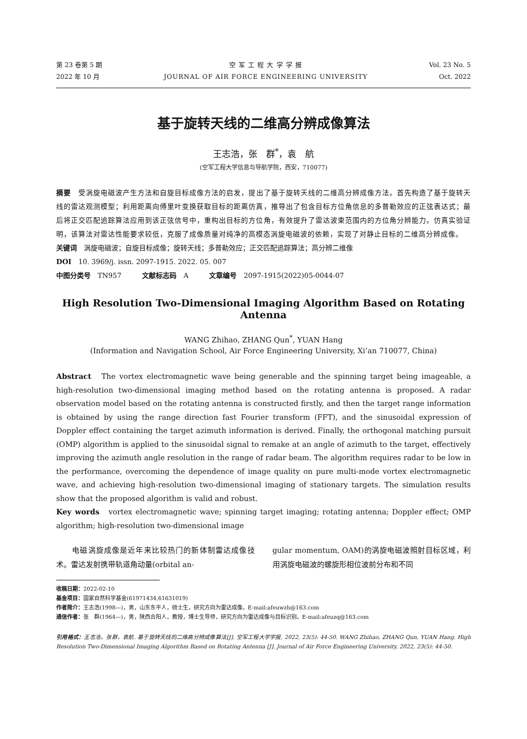第 23 卷第 5 期
2022 年 10 月
空 军 工 程 大 学 学 报
JOURNAL OF AIR FORCE ENGINEERING UNIVERSITY
Vol. 23 No. 5
Oct. 2022
基于旋转天线的二维高分辨成像算法
王志浩，张　群<sup>*</sup>，袁　航
(空军工程大学信息与导航学院，西安，710077)
摘要　受涡旋电磁波产生方法和自旋目标成像方法的启发，提出了基于旋转天线的二维高分辨成像方法。首先构造了基于旋转天线的雷达观测模型；利用距离向傅里叶变换获取目标的距离仿真，推导出了包含目标方位角信息的多普勒效应的正弦表达式；最后将正交匹配追踪算法应用到该正弦信号中，重构出目标的方位角，有效提升了雷达波束范围内的方位角分辨能力。仿真实验证明，该算法对雷达性能要求较低，克服了成像质量对纯净的高模态涡旋电磁波的依赖，实现了对静止目标的二维高分辨成像。
关键词　涡旋电磁波；自旋目标成像；旋转天线；多普勒效应；正交匹配追踪算法；高分辨二维像
DOI　10. 3969/j. issn. 2097-1915. 2022. 05. 007
中图分类号　TN957　　　文献标志码　A　　　文章编号　2097-1915(2022)05-0044-07
High Resolution Two-Dimensional Imaging Algorithm Based on Rotating Antenna
WANG Zhihao, ZHANG Qun<sup>*</sup>, YUAN Hang
(Information and Navigation School, Air Force Engineering University, Xi’an 710077, China)
Abstract　The vortex electromagnetic wave being generable and the spinning target being imageable, a high-resolution two-dimensional imaging method based on the rotating antenna is proposed. A radar observation model based on the rotating antenna is constructed firstly, and then the target range information is obtained by using the range direction fast Fourier transform (FFT), and the sinusoidal expression of Doppler effect containing the target azimuth information is derived. Finally, the orthogonal matching pursuit (OMP) algorithm is applied to the sinusoidal signal to remake at an angle of azimuth to the target, effectively improving the azimuth angle resolution in the range of radar beam. The algorithm requires radar to be low in the performance, overcoming the dependence of image quality on pure multi-mode vortex electromagnetic wave, and achieving high-resolution two-dimensional imaging of stationary targets. The simulation results show that the proposed algorithm is valid and robust.
Key words　vortex electromagnetic wave; spinning target imaging; rotating antenna; Doppler effect; OMP algorithm; high-resolution two-dimensional image
　　电磁涡旋成像是近年来比较热门的新体制雷达成像技术。雷达发射携带轨道角动量(orbital an-
gular momentum, OAM)的涡旋电磁波照射目标区域，利用涡旋电磁波的螺旋形相位波前分布和不同
收稿日期：2022-02-10
基金项目：国家自然科学基金(61971434,61631019)
作者简介：王志浩(1998—)，男，山东东平人，硕士生，研究方向为雷达成像。E-mail:afeuwzh@163.com
通信作者：张　群(1964—)，男，陕西合阳人，教授，博士生导师，研究方向为雷达成像与目标识别。E-mail:afeuzq@163.com
引用格式：王志浩，张群，袁航. 基于旋转天线的二维高分辨成像算法[J]. 空军工程大学学报, 2022, 23(5): 44-50. WANG Zhihao, ZHANG Qun, YUAN Hang. High Resolution Two-Dimensional Imaging Algorithm Based on Rotating Antenna [J]. Journal of Air Force Engineering University, 2022, 23(5): 44-50.